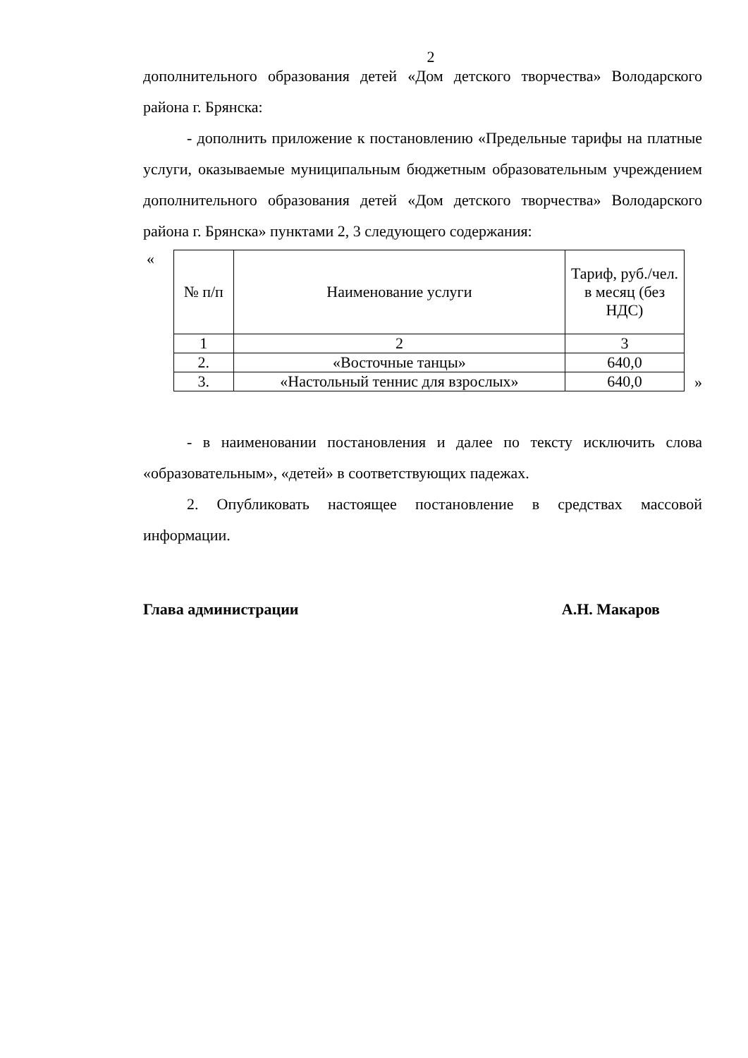2
дополнительного образования детей «Дом детского творчества» Володарского района г. Брянска:
- дополнить приложение к постановлению «Предельные тарифы на платные услуги, оказываемые муниципальным бюджетным образовательным учреждением дополнительного образования детей «Дом детского творчества» Володарского района г. Брянска» пунктами 2, 3 следующего содержания:
«
| № п/п | Наименование услуги | Тариф, руб./чел. в месяц (без НДС) |
| 1 | 2 | 3 |
| 2. | «Восточные танцы» | 640,0 |
| 3. | «Настольный теннис для взрослых» | 640,0 |
»
- в наименовании постановления и далее по тексту исключить слова «образовательным», «детей» в соответствующих падежах.
2. Опубликовать настоящее постановление в средствах массовой информации.
Глава администрации А.Н. Макаров